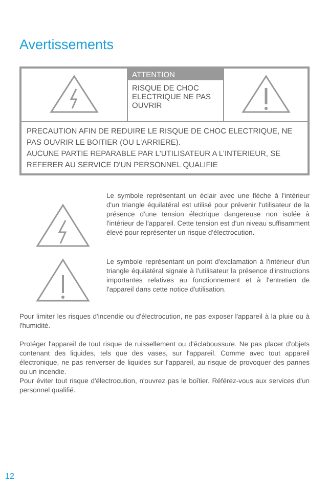Avertissements
| | ATTENTION RISQUE DE CHOC ELECTRIQUE NE PAS OUVRIR | |
| PRECAUTION AFIN DE REDUIRE LE RISQUE DE CHOC ELECTRIQUE, NE PAS OUVRIR LE BOITIER (OU L'ARRIERE). AUCUNE PARTIE REPARABLE PAR L'UTILISATEUR A L'INTERIEUR, SE REFERER AU SERVICE D'UN PERSONNEL QUALIFIE | | |
Le symbole représentant un éclair avec une flèche à l'intérieur d'un triangle équilatéral est utilisé pour prévenir l'utilisateur de la présence d'une tension électrique dangereuse non isolée à l'intérieur de l'appareil. Cette tension est d'un niveau suffisamment élevé pour représenter un risque d'électrocution.
Le symbole représentant un point d'exclamation à l'intérieur d'un triangle équilatéral signale à l'utilisateur la présence d'instructions importantes relatives au fonctionnement et à l'entretien de l'appareil dans cette notice d'utilisation.
Pour limiter les risques d'incendie ou d'électrocution, ne pas exposer l'appareil à la pluie ou à l'humidité.
Protéger l'appareil de tout risque de ruissellement ou d'éclaboussure. Ne pas placer d'objets contenant des liquides, tels que des vases, sur l'appareil. Comme avec tout appareil électronique, ne pas renverser de liquides sur l'appareil, au risque de provoquer des pannes ou un incendie.
Pour éviter tout risque d'électrocution, n'ouvrez pas le boîtier. Référez-vous aux services d'un personnel qualifié.
12